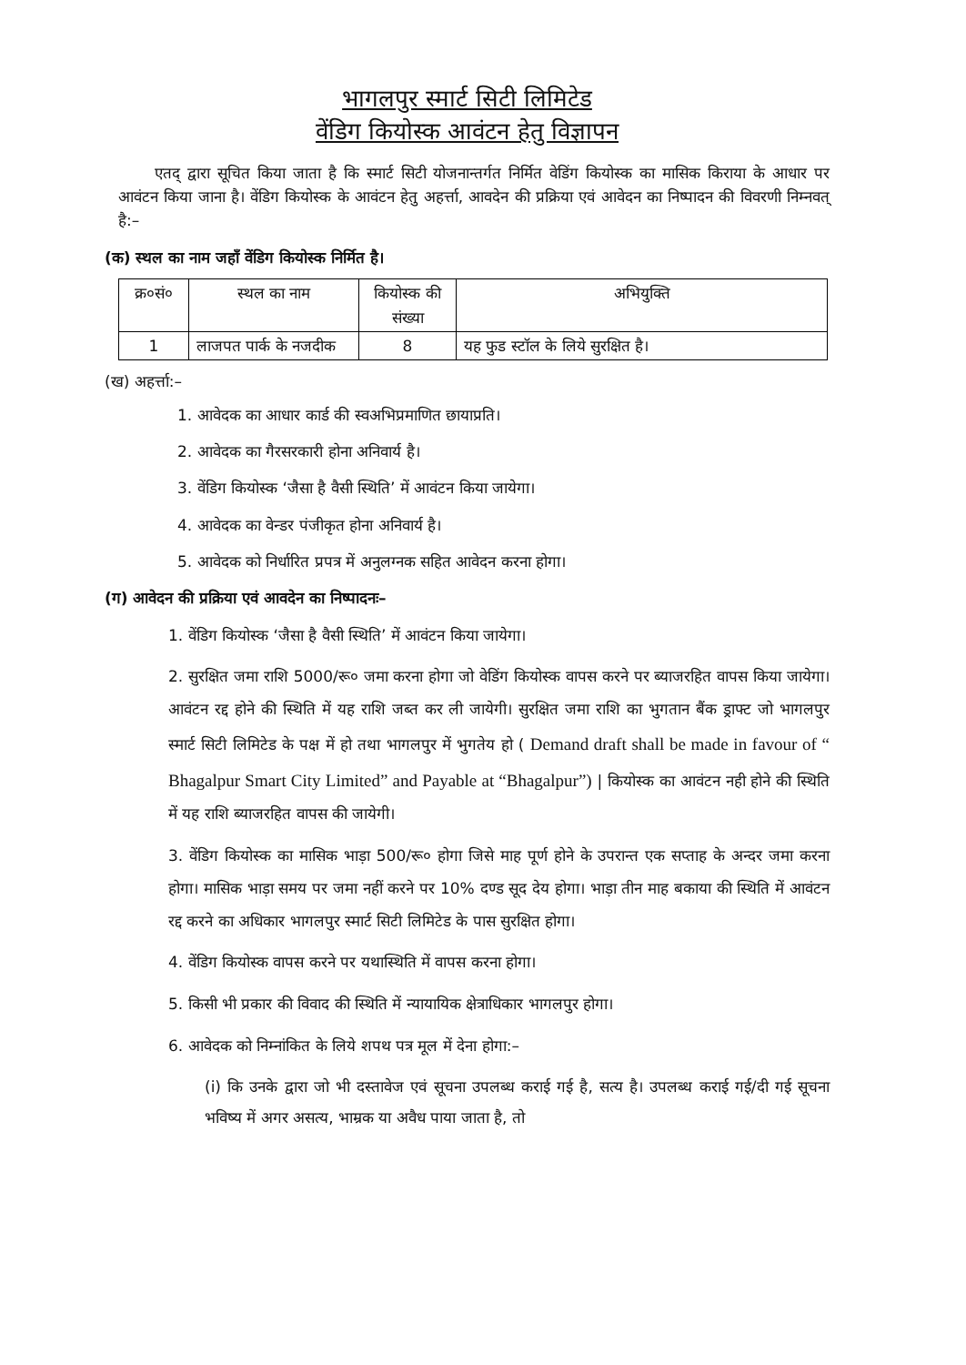भागलपुर स्मार्ट सिटी लिमिटेड
वेंडिग कियोस्क आवंटन हेतु विज्ञापन
एतद् द्वारा सूचित किया जाता है कि स्मार्ट सिटी योजनान्तर्गत निर्मित वेडिंग कियोस्क का मासिक किराया के आधार पर आवंटन किया जाना है। वेंडिग कियोस्क के आवंटन हेतु अहर्त्ता, आवदेन की प्रक्रिया एवं आवेदन का निष्पादन की विवरणी निम्नवत् है:–
(क) स्थल का नाम जहाँ वेंडिग कियोस्क निर्मित है।
| क्र०सं० | स्थल का नाम | कियोस्क की संख्या | अभियुक्ति |
| --- | --- | --- | --- |
| 1 | लाजपत पार्क के नजदीक | 8 | यह फुड स्टॉल के लिये सुरक्षित है। |
(ख) अहर्त्ता:–
1. आवेदक का आधार कार्ड की स्वअभिप्रमाणित छायाप्रति।
2. आवेदक का गैरसरकारी होना अनिवार्य है।
3. वेंडिग कियोस्क ‘जैसा है वैसी स्थिति’ में आवंटन किया जायेगा।
4. आवेदक का वेन्डर पंजीकृत होना अनिवार्य है।
5. आवेदक को निर्धारित प्रपत्र में अनुलग्नक सहित आवेदन करना होगा।
(ग) आवेदन की प्रक्रिया एवं आवदेन का निष्पादनः–
1. वेंडिग कियोस्क ‘जैसा है वैसी स्थिति’ में आवंटन किया जायेगा।
2. सुरक्षित जमा राशि 5000/रू० जमा करना होगा जो वेडिंग कियोस्क वापस करने पर ब्याजरहित वापस किया जायेगा। आवंटन रद्द होने की स्थिति में यह राशि जब्त कर ली जायेगी। सुरक्षित जमा राशि का भुगतान बैंक ड्राफ्ट जो भागलपुर स्मार्ट सिटी लिमिटेड के पक्ष में हो तथा भागलपुर में भुगतेय हो ( Demand draft shall be made in favour of “ Bhagalpur Smart City Limited” and Payable at “Bhagalpur”) | कियोस्क का आवंटन नही होने की स्थिति में यह राशि ब्याजरहित वापस की जायेगी।
3. वेंडिग कियोस्क का मासिक भाड़ा 500/रू० होगा जिसे माह पूर्ण होने के उपरान्त एक सप्ताह के अन्दर जमा करना होगा। मासिक भाड़ा समय पर जमा नहीं करने पर 10% दण्ड सूद देय होगा। भाड़ा तीन माह बकाया की स्थिति में आवंटन रद्द करने का अधिकार भागलपुर स्मार्ट सिटी लिमिटेड के पास सुरक्षित होगा।
4. वेंडिग कियोस्क वापस करने पर यथास्थिति में वापस करना होगा।
5. किसी भी प्रकार की विवाद की स्थिति में न्यायायिक क्षेत्राधिकार भागलपुर होगा।
6. आवेदक को निम्नांकित के लिये शपथ पत्र मूल में देना होगा:–
(i) कि उनके द्वारा जो भी दस्तावेज एवं सूचना उपलब्ध कराई गई है, सत्य है। उपलब्ध कराई गई/दी गई सूचना भविष्य में अगर असत्य, भाम्रक या अवैध पाया जाता है, तो